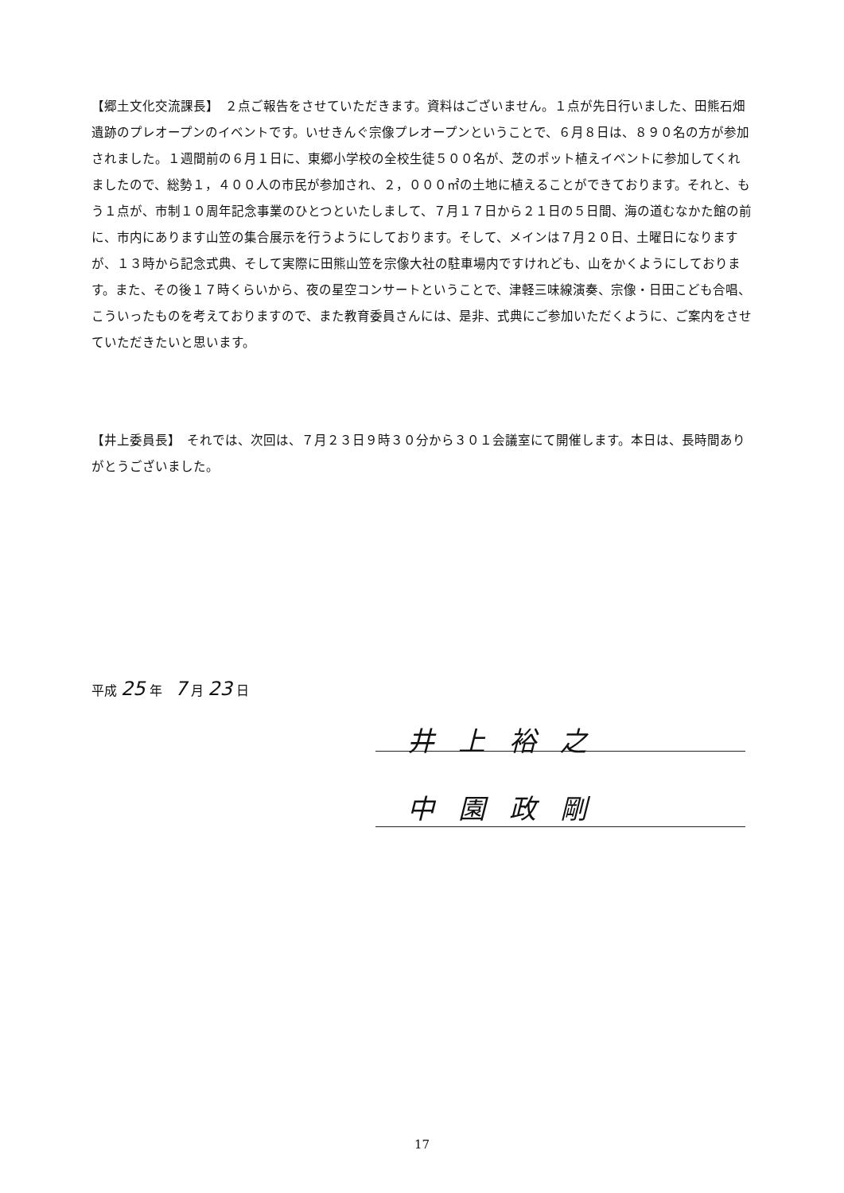【郷土文化交流課長】　２点ご報告をさせていただきます。資料はございません。１点が先日行いました、田熊石畑遺跡のプレオープンのイベントです。いせきんぐ宗像プレオープンということで、６月８日は、８９０名の方が参加されました。１週間前の６月１日に、東郷小学校の全校生徒５００名が、芝のポット植えイベントに参加してくれましたので、総勢１，４００人の市民が参加され、２，０００㎡の土地に植えることができております。それと、もう１点が、市制１０周年記念事業のひとつといたしまして、７月１７日から２１日の５日間、海の道むなかた館の前に、市内にあります山笠の集合展示を行うようにしております。そして、メインは７月２０日、土曜日になりますが、１３時から記念式典、そして実際に田熊山笠を宗像大社の駐車場内ですけれども、山をかくようにしております。また、その後１７時くらいから、夜の星空コンサートということで、津軽三味線演奏、宗像・日田こども合唱、こういったものを考えておりますので、また教育委員さんには、是非、式典にご参加いただくように、ご案内をさせていただきたいと思います。
【井上委員長】　それでは、次回は、７月２３日９時３０分から３０１会議室にて開催します。本日は、長時間ありがとうございました。
平成 25 年　7 月 23 日
井上裕之
中園政剛
17